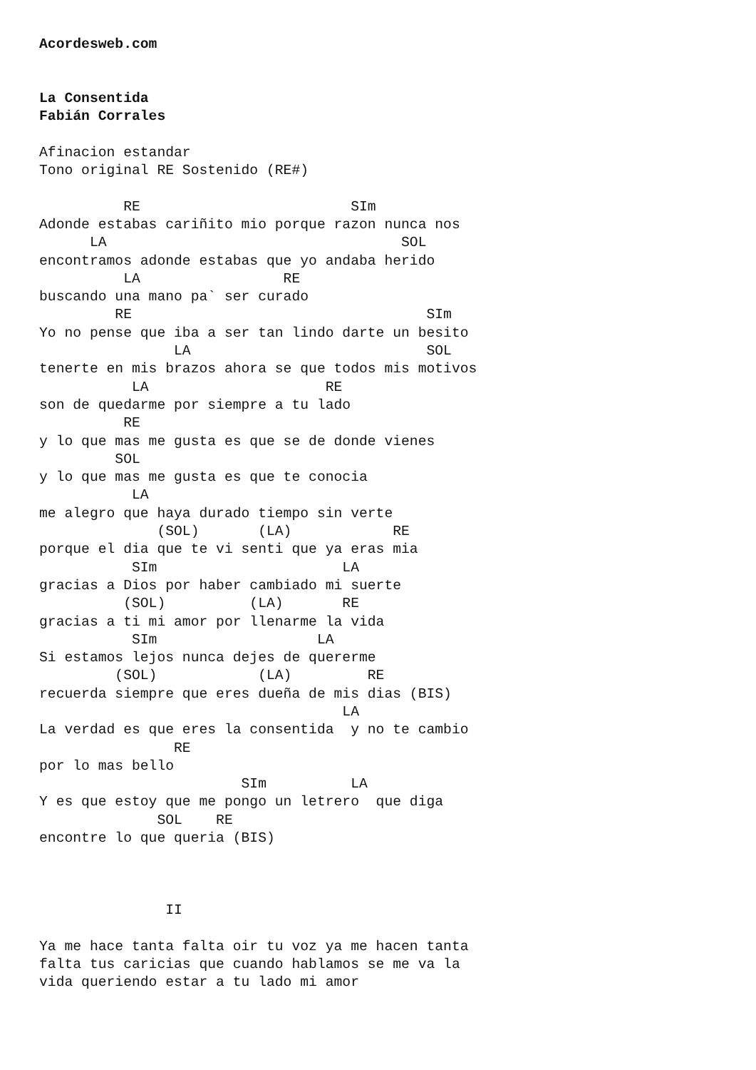Acordesweb.com


La Consentida
Fabián Corrales

Afinacion estandar
Tono original RE Sostenido (RE#)

          RE                         SIm
Adonde estabas cariñito mio porque razon nunca nos
      LA                                   SOL
encontramos adonde estabas que yo andaba herido
          LA                 RE
buscando una mano pa` ser curado
         RE                                   SIm
Yo no pense que iba a ser tan lindo darte un besito
                LA                            SOL
tenerte en mis brazos ahora se que todos mis motivos
           LA                     RE
son de quedarme por siempre a tu lado
          RE
y lo que mas me gusta es que se de donde vienes
         SOL
y lo que mas me gusta es que te conocia
           LA
me alegro que haya durado tiempo sin verte
              (SOL)       (LA)            RE
porque el dia que te vi senti que ya eras mia
           SIm                      LA
gracias a Dios por haber cambiado mi suerte
          (SOL)          (LA)       RE
gracias a ti mi amor por llenarme la vida
           SIm                   LA
Si estamos lejos nunca dejes de quererme
         (SOL)            (LA)         RE
recuerda siempre que eres dueña de mis dias (BIS)
                                    LA
La verdad es que eres la consentida  y no te cambio
                RE
por lo mas bello
                        SIm          LA
Y es que estoy que me pongo un letrero  que diga
              SOL    RE
encontre lo que queria (BIS)



               II

Ya me hace tanta falta oir tu voz ya me hacen tanta
falta tus caricias que cuando hablamos se me va la
vida queriendo estar a tu lado mi amor